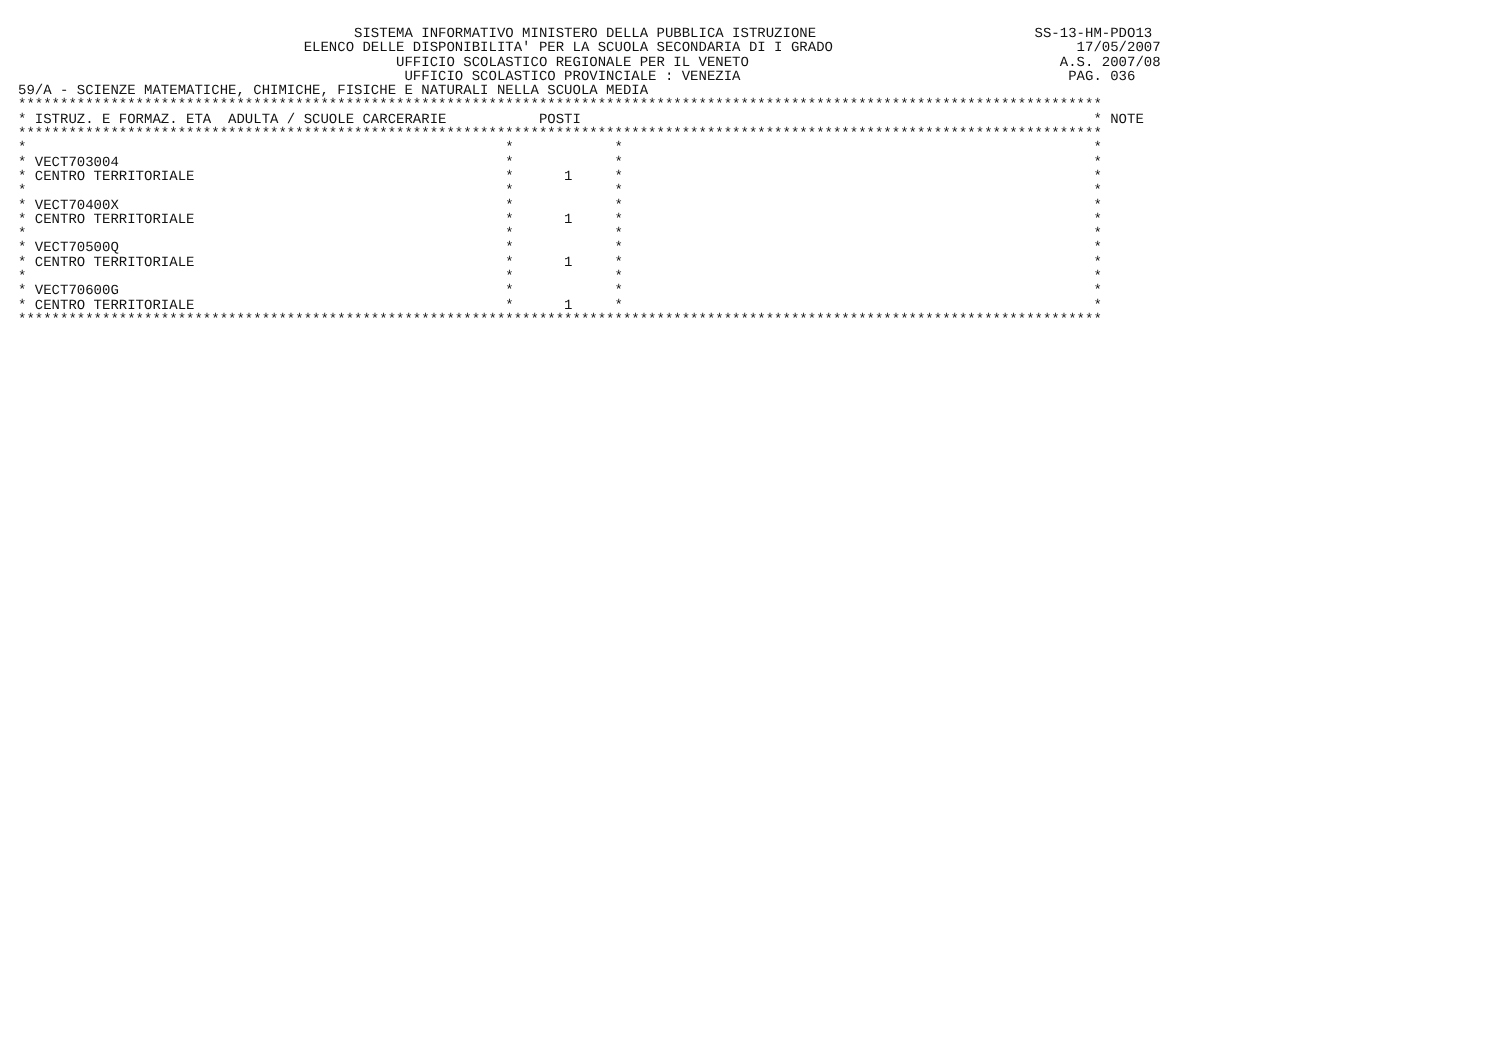SISTEMA INFORMATIVO MINISTERO DELLA PUBBLICA ISTRUZIONE                          SS-13-HM-PDO13
                                  ELENCO DELLE DISPONIBILITA' PER LA SCUOLA SECONDARIA DI I GRADO                             17/05/2007
                                             UFFICIO SCOLASTICO REGIONALE PER IL VENETO                                     A.S. 2007/08
                                              UFFICIO SCOLASTICO PROVINCIALE : VENEZIA                                       PAG. 036
59/A - SCIENZE MATEMATICHE, CHIMICHE, FISICHE E NATURALI NELLA SCUOLA MEDIA
*********************************************************************************************************************************
* ISTRUZ. E FORMAZ. ETA  ADULTA / SCUOLE CARCERARIE           POSTI                                                             * NOTE
*********************************************************************************************************************************
*                                                         *            *                                                        *
* VECT703004                                              *            *                                                        *
* CENTRO TERRITORIALE                                     *      1     *                                                        *
*                                                         *            *                                                        *
* VECT70400X                                              *            *                                                        *
* CENTRO TERRITORIALE                                     *      1     *                                                        *
*                                                         *            *                                                        *
* VECT70500Q                                              *            *                                                        *
* CENTRO TERRITORIALE                                     *      1     *                                                        *
*                                                         *            *                                                        *
* VECT70600G                                              *            *                                                        *
* CENTRO TERRITORIALE                                     *      1     *                                                        *
*********************************************************************************************************************************